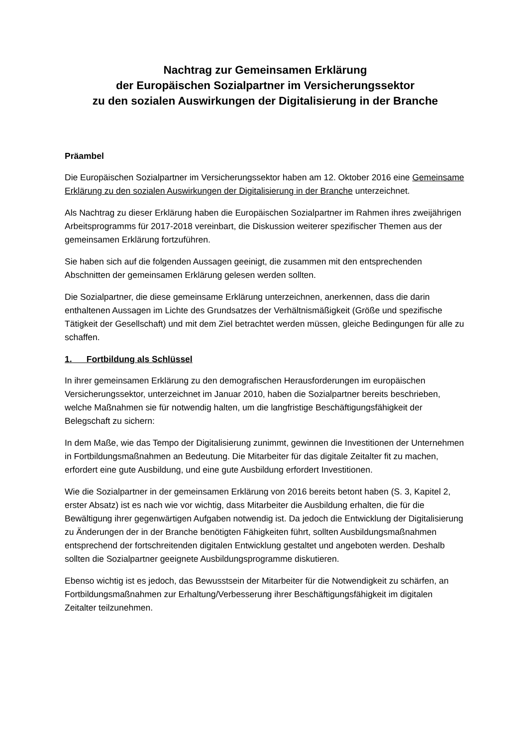Nachtrag zur Gemeinsamen Erklärung
der Europäischen Sozialpartner im Versicherungssektor
zu den sozialen Auswirkungen der Digitalisierung in der Branche
Präambel
Die Europäischen Sozialpartner im Versicherungssektor haben am 12. Oktober 2016 eine Gemeinsame Erklärung zu den sozialen Auswirkungen der Digitalisierung in der Branche unterzeichnet.
Als Nachtrag zu dieser Erklärung haben die Europäischen Sozialpartner im Rahmen ihres zweijährigen Arbeitsprogramms für 2017-2018 vereinbart, die Diskussion weiterer spezifischer Themen aus der gemeinsamen Erklärung fortzuführen.
Sie haben sich auf die folgenden Aussagen geeinigt, die zusammen mit den entsprechenden Abschnitten der gemeinsamen Erklärung gelesen werden sollten.
Die Sozialpartner, die diese gemeinsame Erklärung unterzeichnen, anerkennen, dass die darin enthaltenen Aussagen im Lichte des Grundsatzes der Verhältnismäßigkeit (Größe und spezifische Tätigkeit der Gesellschaft) und mit dem Ziel betrachtet werden müssen, gleiche Bedingungen für alle zu schaffen.
1. Fortbildung als Schlüssel
In ihrer gemeinsamen Erklärung zu den demografischen Herausforderungen im europäischen Versicherungssektor, unterzeichnet im Januar 2010, haben die Sozialpartner bereits beschrieben, welche Maßnahmen sie für notwendig halten, um die langfristige Beschäftigungsfähigkeit der Belegschaft zu sichern:
In dem Maße, wie das Tempo der Digitalisierung zunimmt, gewinnen die Investitionen der Unternehmen in Fortbildungsmaßnahmen an Bedeutung. Die Mitarbeiter für das digitale Zeitalter fit zu machen, erfordert eine gute Ausbildung, und eine gute Ausbildung erfordert Investitionen.
Wie die Sozialpartner in der gemeinsamen Erklärung von 2016 bereits betont haben (S. 3, Kapitel 2, erster Absatz) ist es nach wie vor wichtig, dass Mitarbeiter die Ausbildung erhalten, die für die Bewältigung ihrer gegenwärtigen Aufgaben notwendig ist. Da jedoch die Entwicklung der Digitalisierung zu Änderungen der in der Branche benötigten Fähigkeiten führt, sollten Ausbildungsmaßnahmen entsprechend der fortschreitenden digitalen Entwicklung gestaltet und angeboten werden. Deshalb sollten die Sozialpartner geeignete Ausbildungsprogramme diskutieren.
Ebenso wichtig ist es jedoch, das Bewusstsein der Mitarbeiter für die Notwendigkeit zu schärfen, an Fortbildungsmaßnahmen zur Erhaltung/Verbesserung ihrer Beschäftigungsfähigkeit im digitalen Zeitalter teilzunehmen.